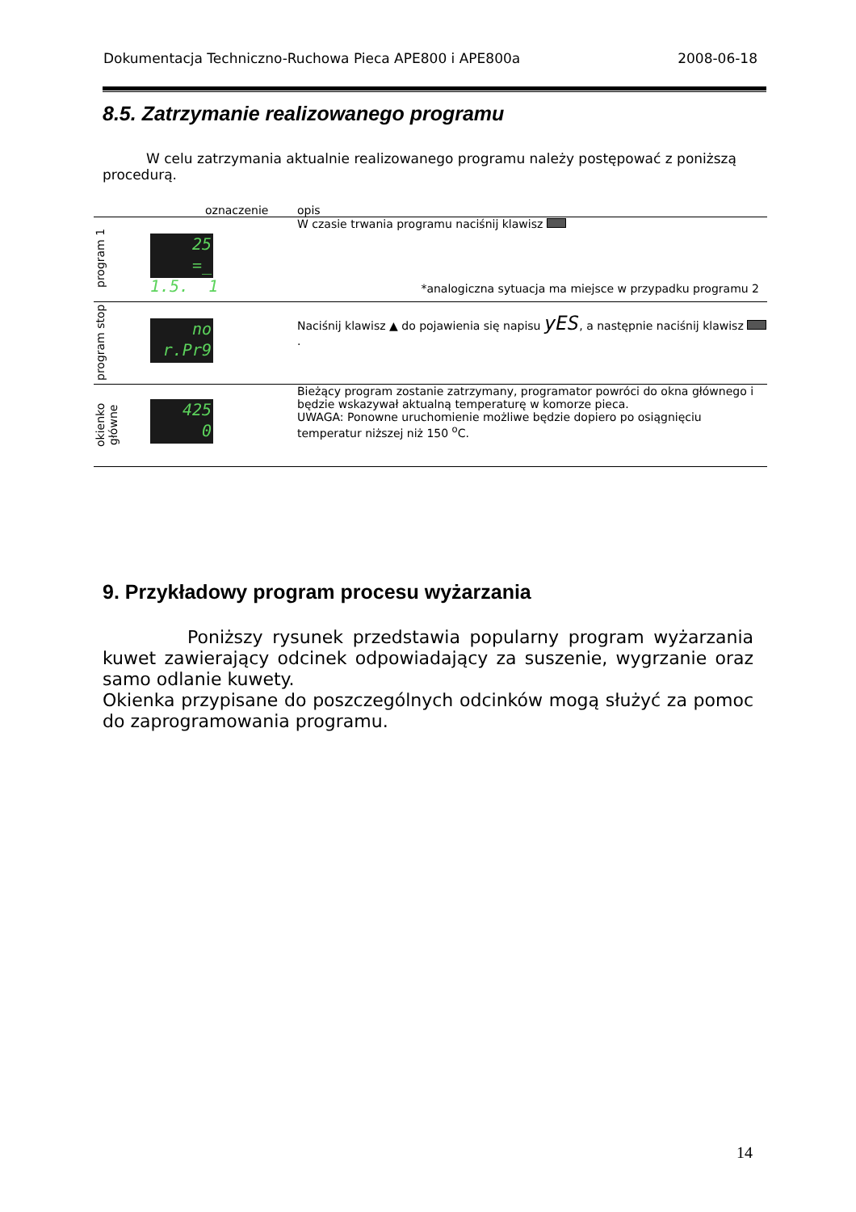Dokumentacja Techniczno-Ruchowa Pieca APE800 i APE800a 2008-06-18
8.5. Zatrzymanie realizowanego programu
W celu zatrzymania aktualnie realizowanego programu należy postępować z poniższą procedurą.
| | oznaczenie | opis |
| --- | --- | --- |
| program 1 | 25 =_ 1.5. 1 | W czasie trwania programu naciśnij klawisz *analogiczna sytuacja ma miejsce w przypadku programu 2 |
| program stop | no r.Pr9 | Naciśnij klawisz ▲ do pojawienia się napisu yES , a następnie naciśnij klawisz . |
| okienko główne | 425 0 | Bieżący program zostanie zatrzymany, programator powróci do okna głównego i będzie wskazywał aktualną temperaturę w komorze pieca. UWAGA: Ponowne uruchomienie możliwe będzie dopiero po osiągnięciu temperatur niższej niż 150 <sup>o</sup>C. |
9. Przykładowy program procesu wyżarzania
Poniższy rysunek przedstawia popularny program wyżarzania kuwet zawierający odcinek odpowiadający za suszenie, wygrzanie oraz samo odlanie kuwety.
Okienka przypisane do poszczególnych odcinków mogą służyć za pomoc do zaprogramowania programu.
14